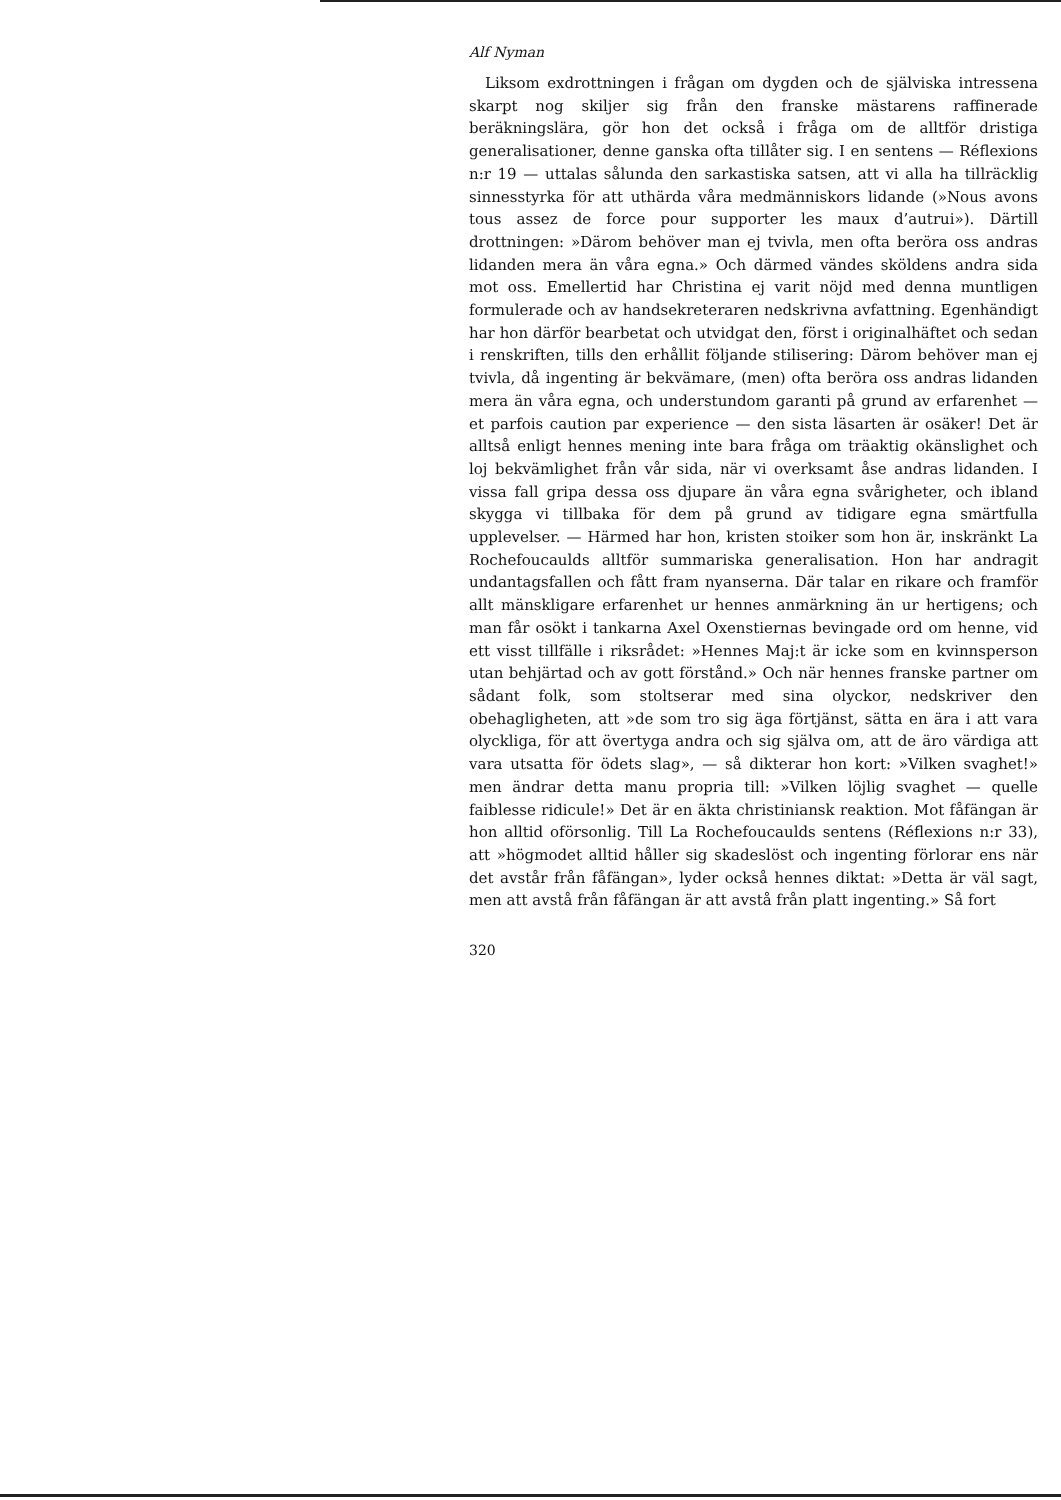Alf Nyman
Liksom exdrottningen i frågan om dygden och de själviska intressena skarpt nog skiljer sig från den franske mästarens raffinerade beräkningslära, gör hon det också i fråga om de alltför dristiga generalisationer, denne ganska ofta tillåter sig. I en sentens — Réflexions n:r 19 — uttalas sålunda den sarkastiska satsen, att vi alla ha tillräcklig sinnesstyrka för att uthärda våra medmänniskors lidande (»Nous avons tous assez de force pour supporter les maux d’autrui»). Därtill drottningen: »Därom behöver man ej tvivla, men ofta beröra oss andras lidanden mera än våra egna.» Och därmed vändes sköldens andra sida mot oss. Emellertid har Christina ej varit nöjd med denna muntligen formulerade och av handsekreteraren nedskrivna avfattning. Egenhändigt har hon därför bearbetat och utvidgat den, först i originalhäftet och sedan i renskriften, tills den erhållit följande stilisering: Därom behöver man ej tvivla, då ingenting är bekvämare, (men) ofta beröra oss andras lidanden mera än våra egna, och understundom garanti på grund av erfarenhet — et parfois caution par experience — den sista läsarten är osäker! Det är alltså enligt hennes mening inte bara fråga om träaktig okänslighet och loj bekvämlighet från vår sida, när vi overksamt åse andras lidanden. I vissa fall gripa dessa oss djupare än våra egna svårigheter, och ibland skygga vi tillbaka för dem på grund av tidigare egna smärtfulla upplevelser. — Härmed har hon, kristen stoiker som hon är, inskränkt La Rochefoucaulds alltför summariska generalisation. Hon har andragit undantagsfallen och fått fram nyanserna. Där talar en rikare och framför allt mänskligare erfarenhet ur hennes anmärkning än ur hertigens; och man får osökt i tankarna Axel Oxenstiernas bevingade ord om henne, vid ett visst tillfälle i riksrådet: »Hennes Maj:t är icke som en kvinnsperson utan behjärtad och av gott förstånd.» Och när hennes franske partner om sådant folk, som stoltserar med sina olyckor, nedskriver den obehagligheten, att »de som tro sig äga förtjänst, sätta en ära i att vara olyckliga, för att övertyga andra och sig själva om, att de äro värdiga att vara utsatta för ödets slag», — så dikterar hon kort: »Vilken svaghet!» men ändrar detta manu propria till: »Vilken löjlig svaghet — quelle faiblesse ridicule!» Det är en äkta christiniansk reaktion. Mot fåfängan är hon alltid oförsonlig. Till La Rochefoucaulds sentens (Réflexions n:r 33), att »högmodet alltid håller sig skadeslöst och ingenting förlorar ens när det avstår från fåfängan», lyder också hennes diktat: »Detta är väl sagt, men att avstå från fåfängan är att avstå från platt ingenting.» Så fort
320